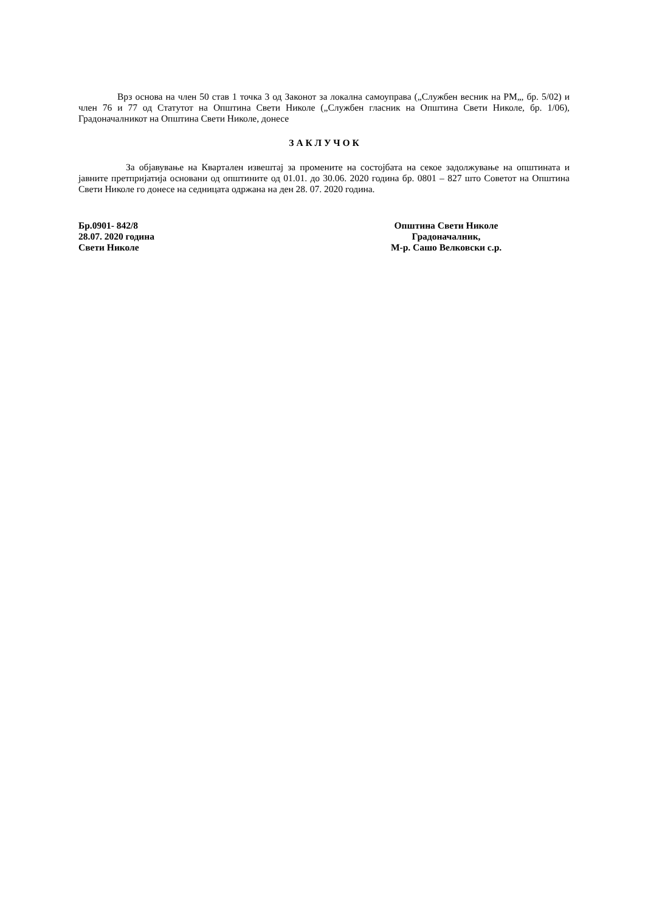Врз основа на член 50 став 1 точка 3 од Законот за локална самоуправа („Службен весник на РМ„, бр. 5/02) и член 76 и 77 од Статутот на Општина Свети Николе („Службен гласник на Општина Свети Николе, бр. 1/06), Градоначалникот на Општина Свети Николе, донесе
З А К Л У Ч О К
За објавување на Квартален извештај за промените на состојбата на секое задолжување на општината и јавните претпријатија основани од општините од 01.01. до 30.06. 2020 година бр. 0801 – 827 што Советот на Општина Свети Николе го донесе на седницата одржана на ден 28. 07. 2020 година.
Бр.0901- 842/8
28.07. 2020 година
Свети Николе
Општина Свети Николе
Градоначалник,
М-р. Сашо Велковски с.р.